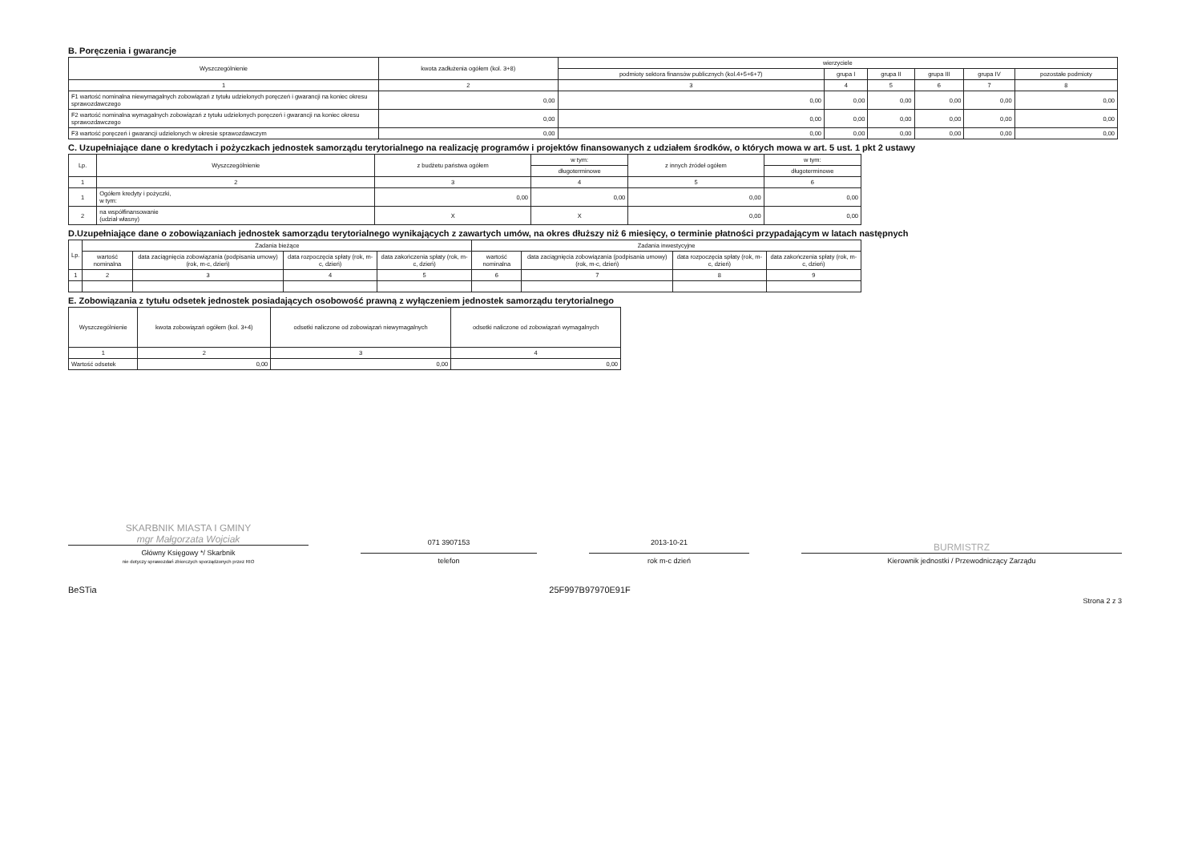B. Poręczenia i gwarancje
| Wyszczególnienie | kwota zadłużenia ogółem (kol. 3+8) | wierzyciele | | | | | |
| --- | --- | --- | --- | --- | --- | --- | --- |
| | | podmioty sektora finansów publicznych (kol.4+5+6+7) | grupa I | grupa II | grupa III | grupa IV | pozostałe podmioty |
| 1 | 2 | 3 | 4 | 5 | 6 | 7 | 8 |
| F1 wartość nominalna niewymagalnych zobowiązań z tytułu udzielonych poręczeń i gwarancji na koniec okresu sprawozdawczego | 0,00 | 0,00 | 0,00 | 0,00 | 0,00 | 0,00 | 0,00 |
| F2 wartość nominalna wymagalnych zobowiązań z tytułu udzielonych poręczeń i gwarancji na koniec okresu sprawozdawczego | 0,00 | 0,00 | 0,00 | 0,00 | 0,00 | 0,00 | 0,00 |
| F3 wartość poręczeń i gwarancji udzielonych w okresie sprawozdawczym | 0,00 | 0,00 | 0,00 | 0,00 | 0,00 | 0,00 | 0,00 |
C. Uzupełniające dane o kredytach i pożyczkach jednostek samorządu terytorialnego na realizację programów i projektów finansowanych z udziałem środków, o których mowa w art. 5 ust. 1 pkt 2 ustawy
| Lp. | Wyszczególnienie | z budżetu państwa ogółem | w tym: | z innych źródeł ogółem | w tym: |
| --- | --- | --- | --- | --- | --- |
| | | | długoterminowe | | długoterminowe |
| 1 | 2 | 3 | 4 | 5 | 6 |
| 1 | Ogółem kredyty i pożyczki, w tym: | 0,00 | 0,00 | 0,00 | 0,00 |
| 2 | na współfinansowanie (udział własny) | X | X | 0,00 | 0,00 |
D.Uzupełniające dane o zobowiązaniach jednostek samorządu terytorialnego wynikających z zawartych umów, na okres dłuższy niż 6 miesięcy, o terminie płatności przypadającym w latach następnych
| Lp. | Zadania bieżące | | | | Zadania inwestycyjne | | | |
| --- | --- | --- | --- | --- | --- | --- | --- | --- |
| | wartość nominalna | data zaciągnięcia zobowiązania (podpisania umowy) (rok, m-c, dzień) | data rozpoczęcia spłaty (rok, m-c, dzień) | data zakończenia spłaty (rok, m-c, dzień) | wartość nominalna | data zaciągnięcia zobowiązania (podpisania umowy) (rok, m-c, dzień) | data rozpoczęcia spłaty (rok, m-c, dzień) | data zakończenia spłaty (rok, m-c, dzień) |
| 1 | 2 | 3 | 4 | 5 | 6 | 7 | 8 | 9 |
E. Zobowiązania z tytułu odsetek jednostek posiadających osobowość prawną z wyłączeniem jednostek samorządu terytorialnego
| Wyszczególnienie | kwota zobowiązań ogółem (kol. 3+4) | odsetki naliczone od zobowiązań niewymagalnych | odsetki naliczone od zobowiązań wymagalnych |
| --- | --- | --- | --- |
| 1 | 2 | 3 | 4 |
| Wartość odsetek | 0,00 | 0,00 | 0,00 |
SKARBNIK MIASTA I GMINY
mgr Małgorzata Wojciak
Główny Księgowy */ Skarbnik
nie dotyczy sprawozdań zbiorczych sporządzonych przez RIO
071 3907153
telefon
2013-10-21
rok m-c dzień
BURMISTRZ
Kierownik jednostki / Przewodniczący Zarządu
BeSTia 25F997B97970E91F Strona 2 z 3